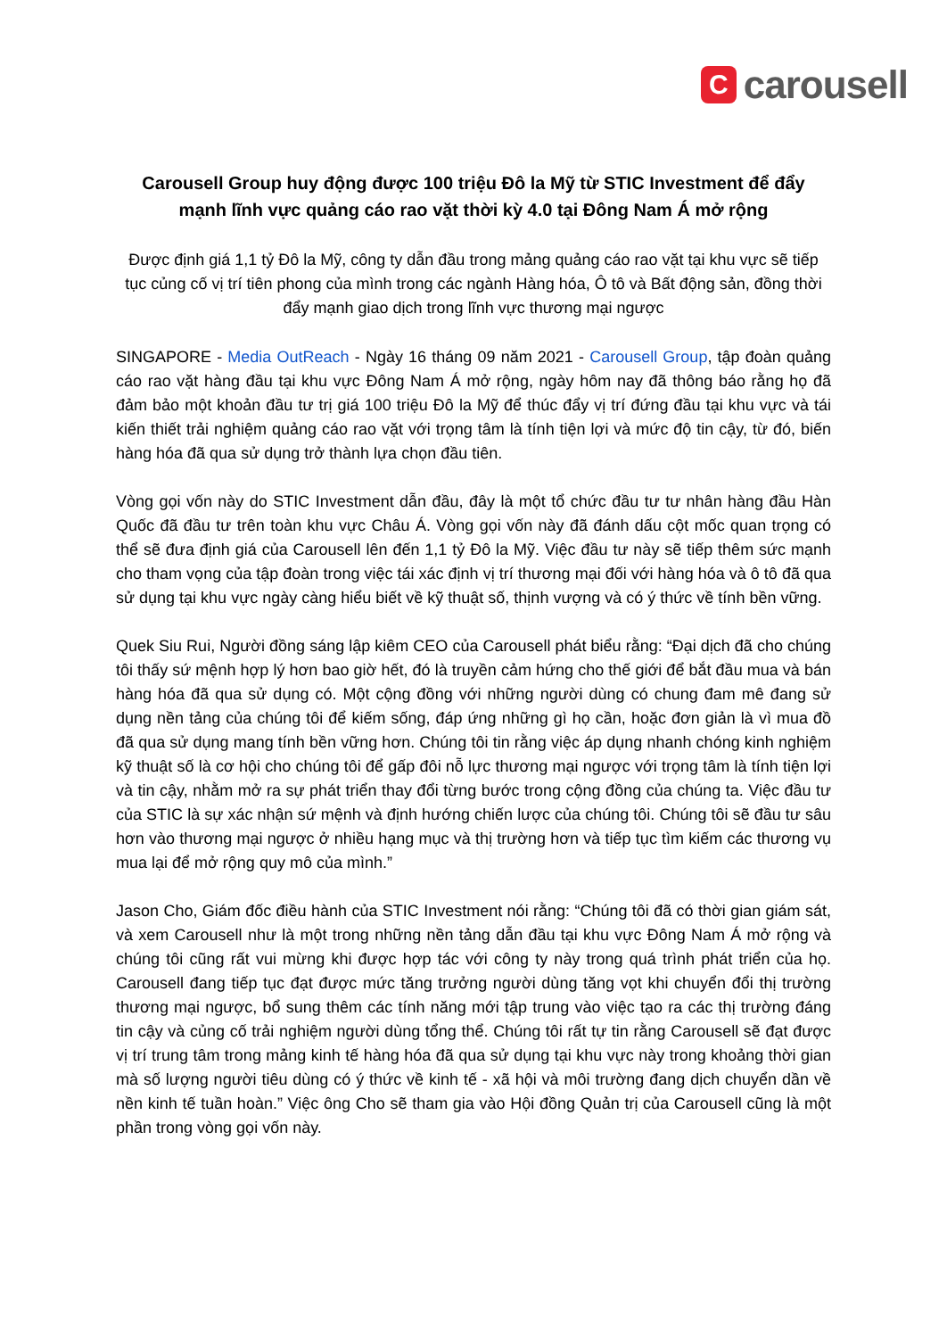C
carousell
Carousell Group huy động được 100 triệu Đô la Mỹ từ STIC Investment để đẩy mạnh lĩnh vực quảng cáo rao vặt thời kỳ 4.0 tại Đông Nam Á mở rộng
Được định giá 1,1 tỷ Đô la Mỹ, công ty dẫn đầu trong mảng quảng cáo rao vặt tại khu vực sẽ tiếp tục củng cố vị trí tiên phong của mình trong các ngành Hàng hóa, Ô tô và Bất động sản, đồng thời đẩy mạnh giao dịch trong lĩnh vực thương mại ngược
SINGAPORE - Media OutReach - Ngày 16 tháng 09 năm 2021 - Carousell Group, tập đoàn quảng cáo rao vặt hàng đầu tại khu vực Đông Nam Á mở rộng, ngày hôm nay đã thông báo rằng họ đã đảm bảo một khoản đầu tư trị giá 100 triệu Đô la Mỹ để thúc đẩy vị trí đứng đầu tại khu vực và tái kiến thiết trải nghiệm quảng cáo rao vặt với trọng tâm là tính tiện lợi và mức độ tin cậy, từ đó, biến hàng hóa đã qua sử dụng trở thành lựa chọn đầu tiên.
Vòng gọi vốn này do STIC Investment dẫn đầu, đây là một tổ chức đầu tư tư nhân hàng đầu Hàn Quốc đã đầu tư trên toàn khu vực Châu Á. Vòng gọi vốn này đã đánh dấu cột mốc quan trọng có thể sẽ đưa định giá của Carousell lên đến 1,1 tỷ Đô la Mỹ. Việc đầu tư này sẽ tiếp thêm sức mạnh cho tham vọng của tập đoàn trong việc tái xác định vị trí thương mại đối với hàng hóa và ô tô đã qua sử dụng tại khu vực ngày càng hiểu biết về kỹ thuật số, thịnh vượng và có ý thức về tính bền vững.
Quek Siu Rui, Người đồng sáng lập kiêm CEO của Carousell phát biểu rằng: “Đại dịch đã cho chúng tôi thấy sứ mệnh hợp lý hơn bao giờ hết, đó là truyền cảm hứng cho thế giới để bắt đầu mua và bán hàng hóa đã qua sử dụng có. Một cộng đồng với những người dùng có chung đam mê đang sử dụng nền tảng của chúng tôi để kiếm sống, đáp ứng những gì họ cần, hoặc đơn giản là vì mua đồ đã qua sử dụng mang tính bền vững hơn. Chúng tôi tin rằng việc áp dụng nhanh chóng kinh nghiệm kỹ thuật số là cơ hội cho chúng tôi để gấp đôi nỗ lực thương mại ngược với trọng tâm là tính tiện lợi và tin cậy, nhằm mở ra sự phát triển thay đổi từng bước trong cộng đồng của chúng ta. Việc đầu tư của STIC là sự xác nhận sứ mệnh và định hướng chiến lược của chúng tôi. Chúng tôi sẽ đầu tư sâu hơn vào thương mại ngược ở nhiều hạng mục và thị trường hơn và tiếp tục tìm kiếm các thương vụ mua lại để mở rộng quy mô của mình.”
Jason Cho, Giám đốc điều hành của STIC Investment nói rằng: “Chúng tôi đã có thời gian giám sát, và xem Carousell như là một trong những nền tảng dẫn đầu tại khu vực Đông Nam Á mở rộng và chúng tôi cũng rất vui mừng khi được hợp tác với công ty này trong quá trình phát triển của họ. Carousell đang tiếp tục đạt được mức tăng trưởng người dùng tăng vọt khi chuyển đổi thị trường thương mại ngược, bổ sung thêm các tính năng mới tập trung vào việc tạo ra các thị trường đáng tin cậy và củng cố trải nghiệm người dùng tổng thể. Chúng tôi rất tự tin rằng Carousell sẽ đạt được vị trí trung tâm trong mảng kinh tế hàng hóa đã qua sử dụng tại khu vực này trong khoảng thời gian mà số lượng người tiêu dùng có ý thức về kinh tế - xã hội và môi trường đang dịch chuyển dần về nền kinh tế tuần hoàn.” Việc ông Cho sẽ tham gia vào Hội đồng Quản trị của Carousell cũng là một phần trong vòng gọi vốn này.